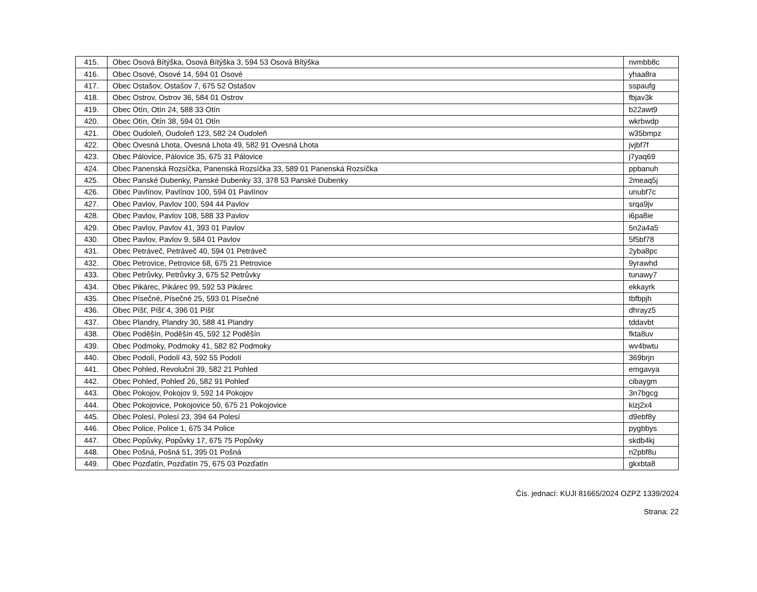| 415. | Obec Osová Bítýška, Osová Bítýška 3, 594 53 Osová Bítýška | nvmbb8c |
| 416. | Obec Osové, Osové 14, 594 01 Osové | yhaa8ra |
| 417. | Obec Ostašov, Ostašov 7, 675 52 Ostašov | sspaufg |
| 418. | Obec Ostrov, Ostrov 36, 584 01 Ostrov | fbjav3k |
| 419. | Obec Otín, Otín 24, 588 33 Otín | b22awt9 |
| 420. | Obec Otín, Otín 38, 594 01 Otín | wkrbwdp |
| 421. | Obec Oudoleň, Oudoleň 123, 582 24 Oudoleň | w35bmpz |
| 422. | Obec Ovesná Lhota, Ovesná Lhota 49, 582 91 Ovesná Lhota | jvjbf7f |
| 423. | Obec Pálovice, Pálovice 35, 675 31 Pálovice | j7yaq69 |
| 424. | Obec Panenská Rozsíčka, Panenská Rozsíčka 33, 589 01 Panenská Rozsíčka | ppbanuh |
| 425. | Obec Panské Dubenky, Panské Dubenky 33, 378 53 Panské Dubenky | 2meaq5j |
| 426. | Obec Pavlínov, Pavlínov 100, 594 01 Pavlínov | unubf7c |
| 427. | Obec Pavlov, Pavlov 100, 594 44 Pavlov | srqa9jv |
| 428. | Obec Pavlov, Pavlov 108, 588 33 Pavlov | i6pa8ie |
| 429. | Obec Pavlov, Pavlov 41, 393 01 Pavlov | 5n2a4a5 |
| 430. | Obec Pavlov, Pavlov 9, 584 01 Pavlov | 5f5bf78 |
| 431. | Obec Petráveč, Petráveč 40, 594 01 Petráveč | 2yba8pc |
| 432. | Obec Petrovice, Petrovice 68, 675 21 Petrovice | 9yrawhd |
| 433. | Obec Petrůvky, Petrůvky 3, 675 52 Petrůvky | tunawy7 |
| 434. | Obec Pikárec, Pikárec 99, 592 53 Pikárec | ekkayrk |
| 435. | Obec Písečné, Písečné 25, 593 01 Písečné | tbfbpjh |
| 436. | Obec Píšť, Píšť 4, 396 01 Píšť | dhrayz5 |
| 437. | Obec Plandry, Plandry 30, 588 41 Plandry | tddavbt |
| 438. | Obec Poděšín, Poděšín 45, 592 12 Poděšín | fkta8uv |
| 439. | Obec Podmoky, Podmoky 41, 582 82 Podmoky | wv4bwtu |
| 440. | Obec Podolí, Podolí 43, 592 55 Podolí | 369brjn |
| 441. | Obec Pohled, Revoluční 39, 582 21 Pohled | emgavya |
| 442. | Obec Pohleď, Pohleď 26, 582 91 Pohleď | cibaygm |
| 443. | Obec Pokojov, Pokojov 9, 592 14 Pokojov | 3n7bgcg |
| 444. | Obec Pokojovice, Pokojovice 50, 675 21 Pokojovice | kizj2x4 |
| 445. | Obec Polesí, Polesí 23, 394 64 Polesí | d9ebf8y |
| 446. | Obec Police, Police 1, 675 34 Police | pygbbys |
| 447. | Obec Popůvky, Popůvky 17, 675 75 Popůvky | skdb4kj |
| 448. | Obec Pošná, Pošná 51, 395 01 Pošná | n2pbf8u |
| 449. | Obec Pozďatín, Pozďatín 75, 675 03 Pozďatín | gkxbta8 |
Čís. jednací: KUJI 81665/2024 OZPZ 1339/2024
Strana: 22